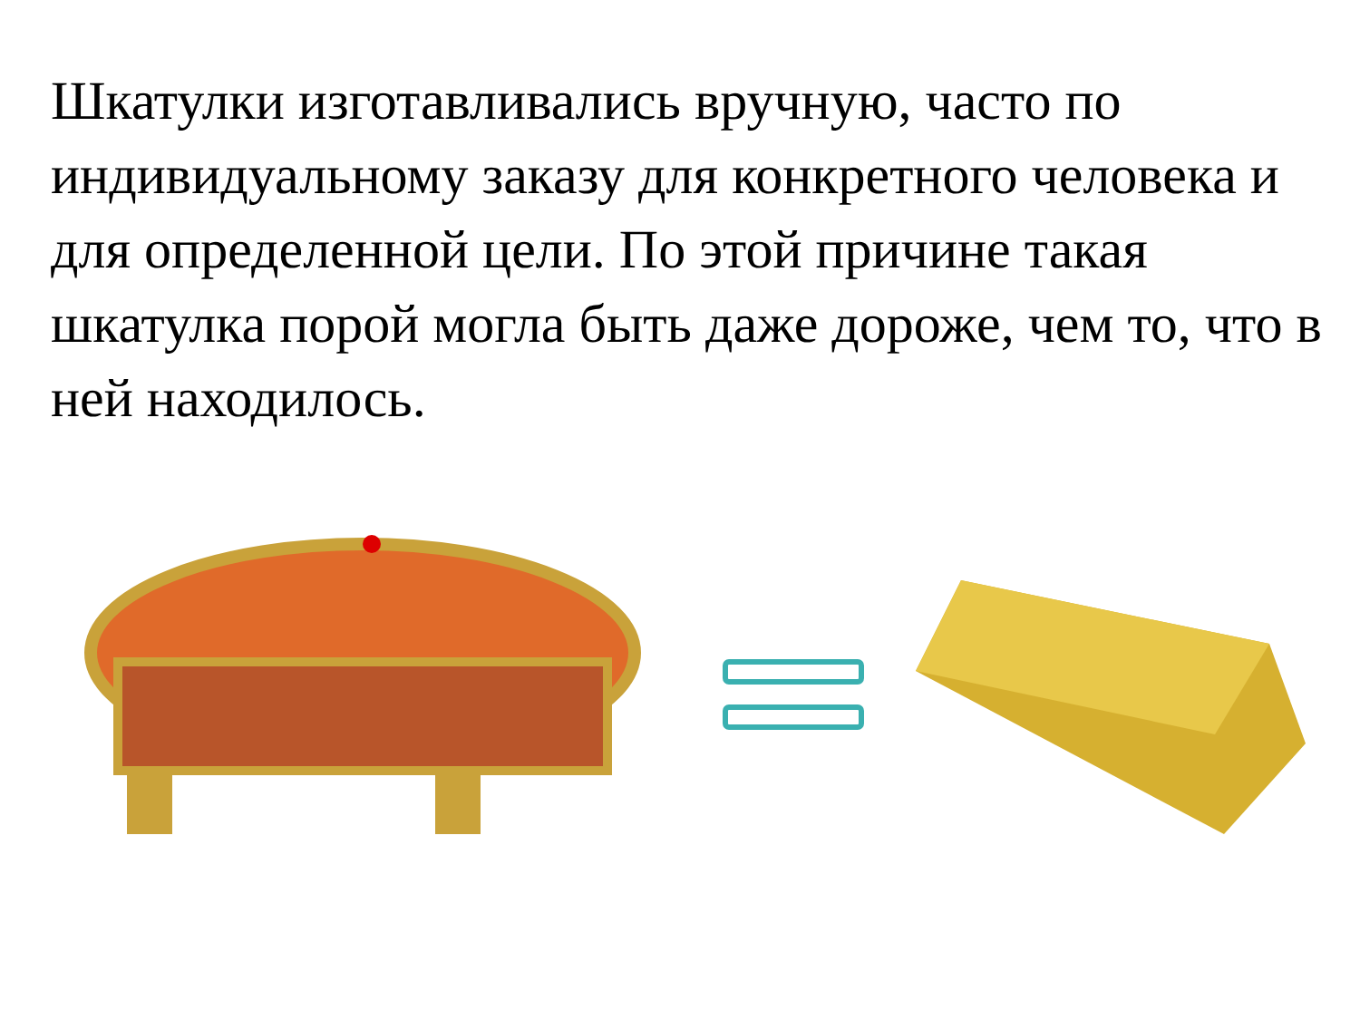Шкатулки изготавливались вручную, часто по индивидуальному заказу для конкретного человека и для определенной цели. По этой причине такая шкатулка порой могла быть даже дороже, чем то, что в ней находилось.